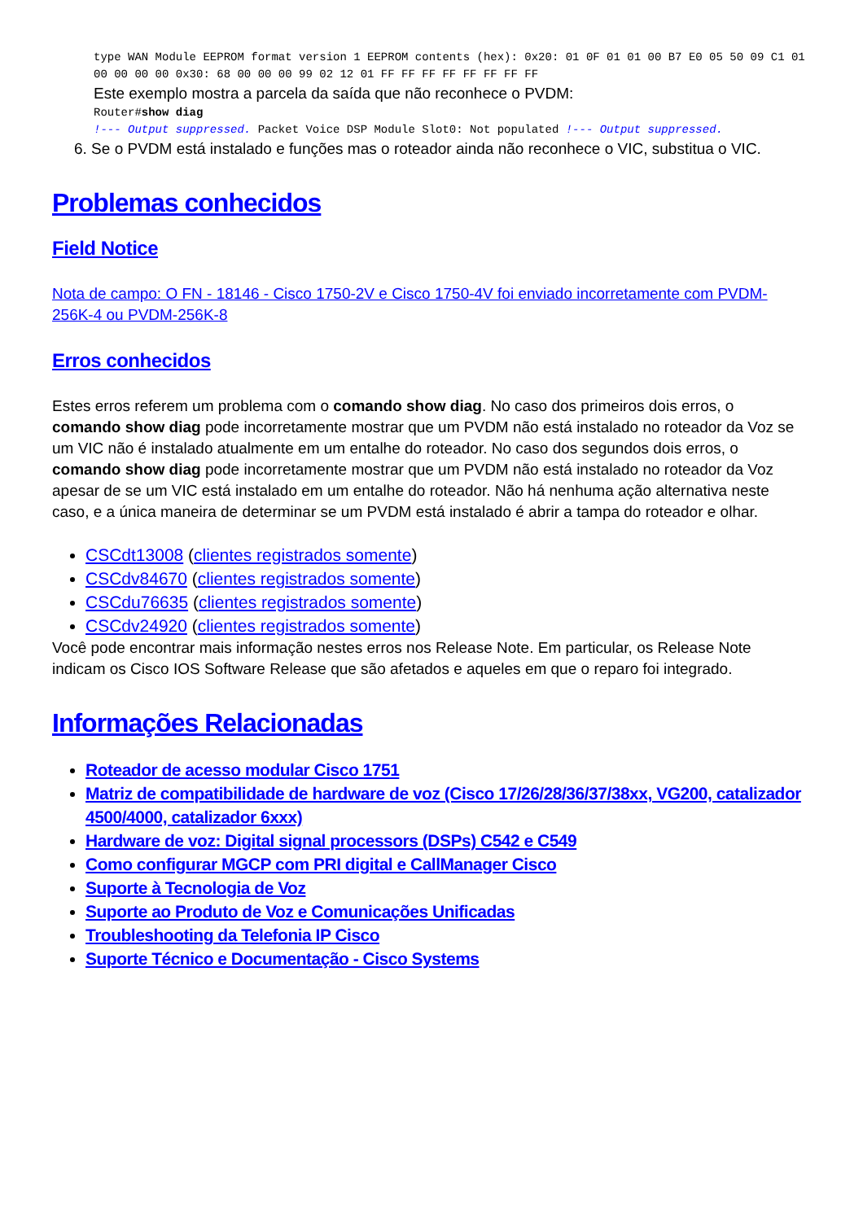type WAN Module EEPROM format version 1 EEPROM contents (hex): 0x20: 01 0F 01 01 00 B7 E0 05 50 09 C1 01 00 00 00 00 0x30: 68 00 00 00 99 02 12 01 FF FF FF FF FF FF FF FF
Este exemplo mostra a parcela da saída que não reconhece o PVDM:
Router#show diag
!--- Output suppressed. Packet Voice DSP Module Slot0: Not populated !--- Output suppressed.
6. Se o PVDM está instalado e funções mas o roteador ainda não reconhece o VIC, substitua o VIC.
Problemas conhecidos
Field Notice
Nota de campo: O FN - 18146 - Cisco 1750-2V e Cisco 1750-4V foi enviado incorretamente com PVDM-256K-4 ou PVDM-256K-8
Erros conhecidos
Estes erros referem um problema com o comando show diag. No caso dos primeiros dois erros, o comando show diag pode incorretamente mostrar que um PVDM não está instalado no roteador da Voz se um VIC não é instalado atualmente em um entalhe do roteador. No caso dos segundos dois erros, o comando show diag pode incorretamente mostrar que um PVDM não está instalado no roteador da Voz apesar de se um VIC está instalado em um entalhe do roteador. Não há nenhuma ação alternativa neste caso, e a única maneira de determinar se um PVDM está instalado é abrir a tampa do roteador e olhar.
CSCdt13008 (clientes registrados somente)
CSCdv84670 (clientes registrados somente)
CSCdu76635 (clientes registrados somente)
CSCdv24920 (clientes registrados somente)
Você pode encontrar mais informação nestes erros nos Release Note. Em particular, os Release Note indicam os Cisco IOS Software Release que são afetados e aqueles em que o reparo foi integrado.
Informações Relacionadas
Roteador de acesso modular Cisco 1751
Matriz de compatibilidade de hardware de voz (Cisco 17/26/28/36/37/38xx, VG200, catalizador 4500/4000, catalizador 6xxx)
Hardware de voz: Digital signal processors (DSPs) C542 e C549
Como configurar MGCP com PRI digital e CallManager Cisco
Suporte à Tecnologia de Voz
Suporte ao Produto de Voz e Comunicações Unificadas
Troubleshooting da Telefonia IP Cisco
Suporte Técnico e Documentação - Cisco Systems